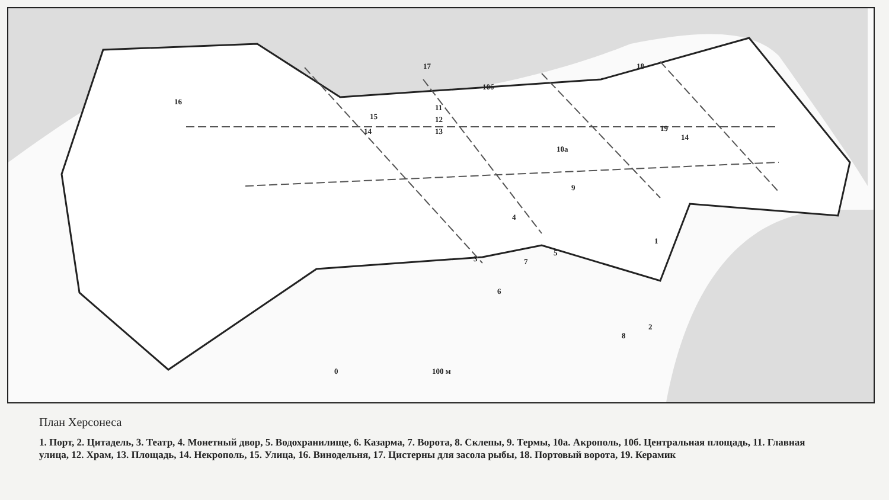17 18
16
10б
11
15 12
13 14 19
14
10а
9
4
1
5
3 7
6
2
8
0 100 м
План Херсонеса
1. Порт, 2. Цитадель, 3. Театр, 4. Монетный двор, 5. Водохранилище, 6. Казарма, 7. Ворота, 8. Склепы, 9. Термы, 10а. Акрополь, 10б. Центральная площадь, 11. Главная улица, 12. Храм, 13. Площадь, 14. Некрополь, 15. Улица, 16. Винодельня, 17. Цистерны для засола рыбы, 18. Портовый ворота, 19. Керамик